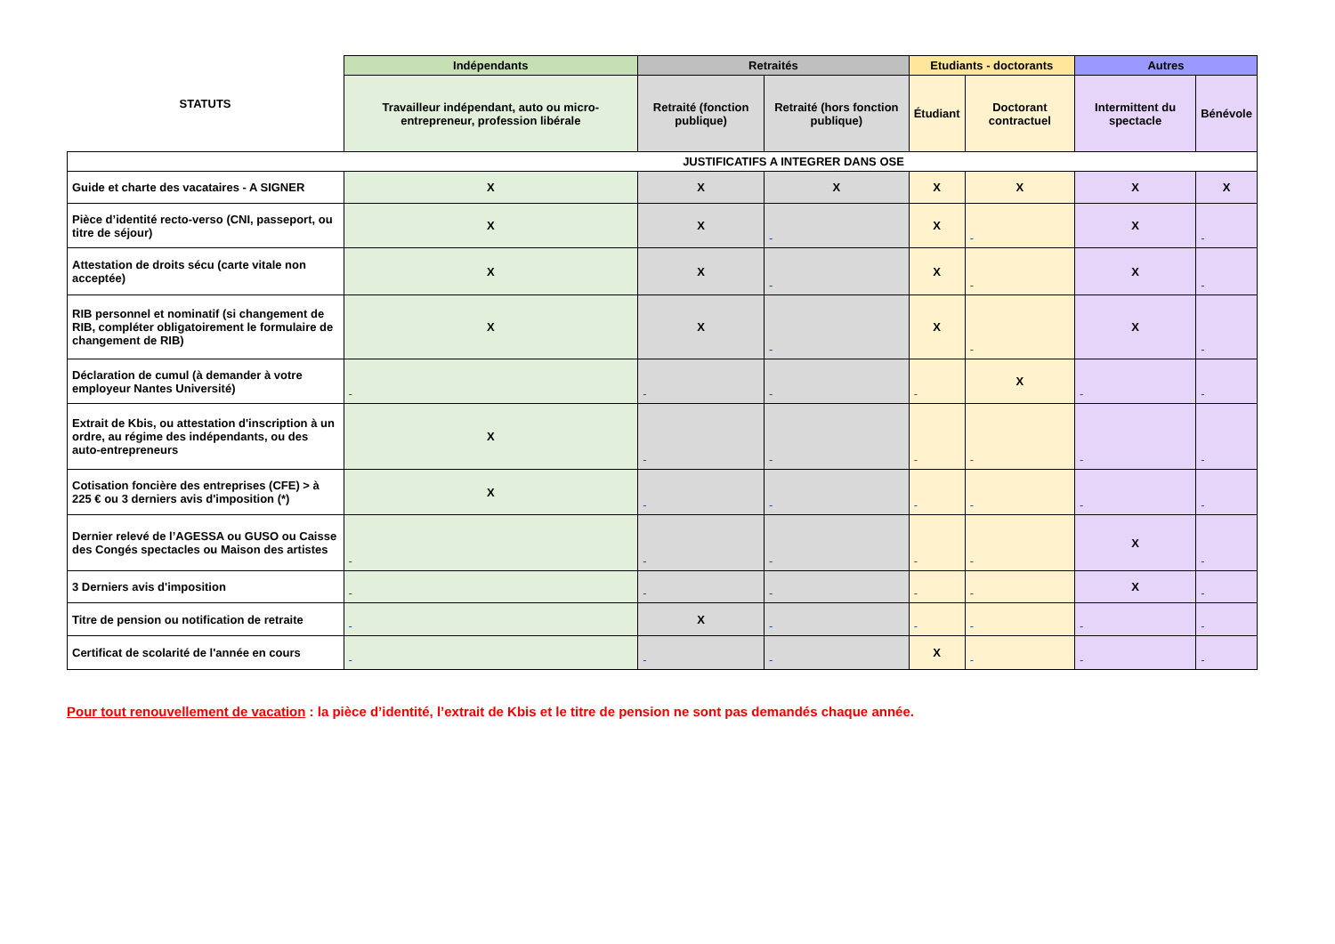| STATUTS | Indépendants | Retraités | | Etudiants - doctorants | | Autres | |
| --- | --- | --- | --- | --- | --- | --- | --- |
| | Travailleur indépendant, auto ou micro-entrepreneur, profession libérale | Retraité (fonction publique) | Retraité (hors fonction publique) | Étudiant | Doctorant contractuel | Intermittent du spectacle | Bénévole |
| JUSTIFICATIFS A INTEGRER DANS OSE | | | | | | | |
| Guide et charte des vacataires - A SIGNER | X | X | X | X | X | X | X |
| Pièce d’identité recto-verso (CNI, passeport, ou titre de séjour) | X | X | - | X | - | X | - |
| Attestation de droits sécu (carte vitale non acceptée) | X | X | - | X | - | X | - |
| RIB personnel et nominatif (si changement de RIB, compléter obligatoirement le formulaire de changement de RIB) | X | X | - | X | - | X | - |
| Déclaration de cumul (à demander à votre employeur Nantes Université) | - | - | - | - | X | - | - |
| Extrait de Kbis, ou attestation d'inscription à un ordre, au régime des indépendants, ou des auto-entrepreneurs | X | - | - | - | - | - | - |
| Cotisation foncière des entreprises (CFE) > à 225 € ou 3 derniers avis d'imposition (*) | X | - | - | - | - | - | - |
| Dernier relevé de l’AGESSA ou GUSO ou Caisse des Congés spectacles ou Maison des artistes | - | - | - | - | - | X | - |
| 3 Derniers avis d'imposition | - | - | - | - | - | X | - |
| Titre de pension ou notification de retraite | - | X | - | - | - | - | - |
| Certificat de scolarité de l'année en cours | - | - | - | X | - | - | - |
Pour tout renouvellement de vacation : la pièce d’identité, l’extrait de Kbis et le titre de pension ne sont pas demandés chaque année.